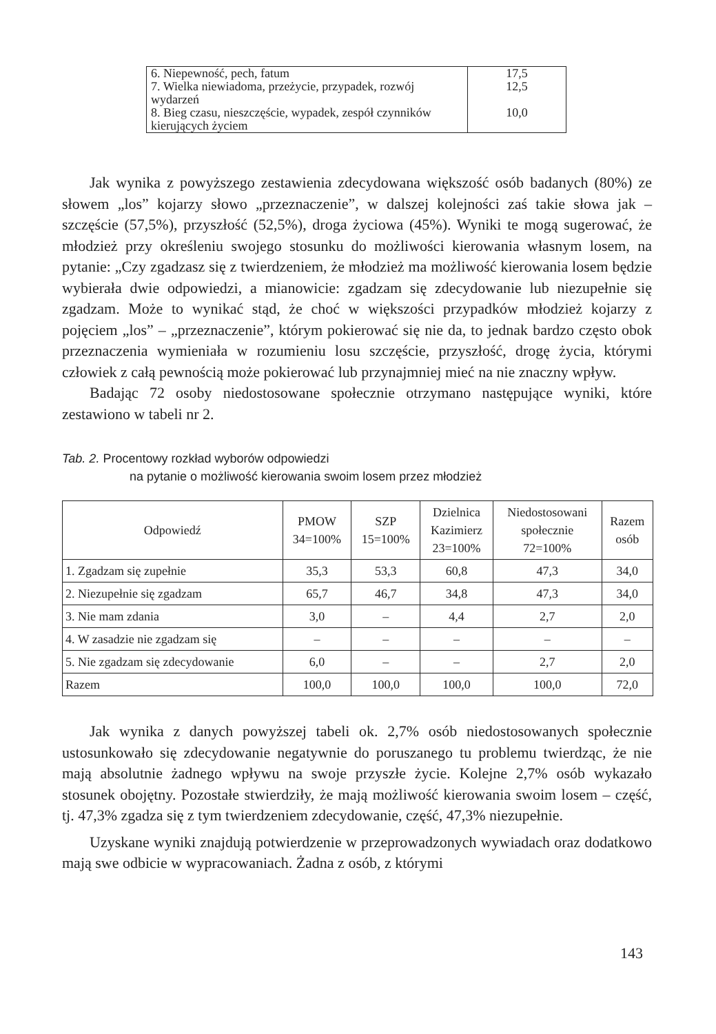| 6. Niepewność, pech, fatum | 17,5 |
| 7. Wielka niewiadoma, przeżycie, przypadek, rozwój wydarzeń | 12,5 |
| 8. Bieg czasu, nieszczęście, wypadek, zespół czynników kierujących życiem | 10,0 |
Jak wynika z powyższego zestawienia zdecydowana większość osób badanych (80%) ze słowem „los” kojarzy słowo „przeznaczenie”, w dalszej kolejności zaś takie słowa jak – szczęście (57,5%), przyszłość (52,5%), droga życiowa (45%). Wyniki te mogą sugerować, że młodzież przy określeniu swojego stosunku do możliwości kierowania własnym losem, na pytanie: „Czy zgadzasz się z twierdzeniem, że młodzież ma możliwość kierowania losem będzie wybierała dwie odpowiedzi, a mianowicie: zgadzam się zdecydowanie lub niezupełnie się zgadzam. Może to wynikać stąd, że choć w większości przypadków młodzież kojarzy z pojęciem „los” – „przeznaczenie”, którym pokierować się nie da, to jednak bardzo często obok przeznaczenia wymieniała w rozumieniu losu szczęście, przyszłość, drogę życia, którymi człowiek z całą pewnością może pokierować lub przynajmniej mieć na nie znaczny wpływ.
Badając 72 osoby niedostosowane społecznie otrzymano następujące wyniki, które zestawiono w tabeli nr 2.
Tab. 2. Procentowy rozkład wyborów odpowiedzi
na pytanie o możliwość kierowania swoim losem przez młodzież
| Odpowiedź | PMOW 34=100% | SZP 15=100% | Dzielnica Kazimierz 23=100% | Niedostosowani społecznie 72=100% | Razem osób |
| --- | --- | --- | --- | --- | --- |
| 1. Zgadzam się zupełnie | 35,3 | 53,3 | 60,8 | 47,3 | 34,0 |
| 2. Niezupełnie się zgadzam | 65,7 | 46,7 | 34,8 | 47,3 | 34,0 |
| 3. Nie mam zdania | 3,0 | – | 4,4 | 2,7 | 2,0 |
| 4. W zasadzie nie zgadzam się | – | – | – | – | – |
| 5. Nie zgadzam się zdecydowanie | 6,0 | – | – | 2,7 | 2,0 |
| Razem | 100,0 | 100,0 | 100,0 | 100,0 | 72,0 |
Jak wynika z danych powyższej tabeli ok. 2,7% osób niedostosowanych społecznie ustosunkowało się zdecydowanie negatywnie do poruszanego tu problemu twierdząc, że nie mają absolutnie żadnego wpływu na swoje przyszłe życie. Kolejne 2,7% osób wykazało stosunek obojętny. Pozostałe stwierdziły, że mają możliwość kierowania swoim losem – część, tj. 47,3% zgadza się z tym twierdzeniem zdecydowanie, część, 47,3% niezupełnie.
Uzyskane wyniki znajdują potwierdzenie w przeprowadzonych wywiadach oraz dodatkowo mają swe odbicie w wypracowaniach. Żadna z osób, z którymi
143